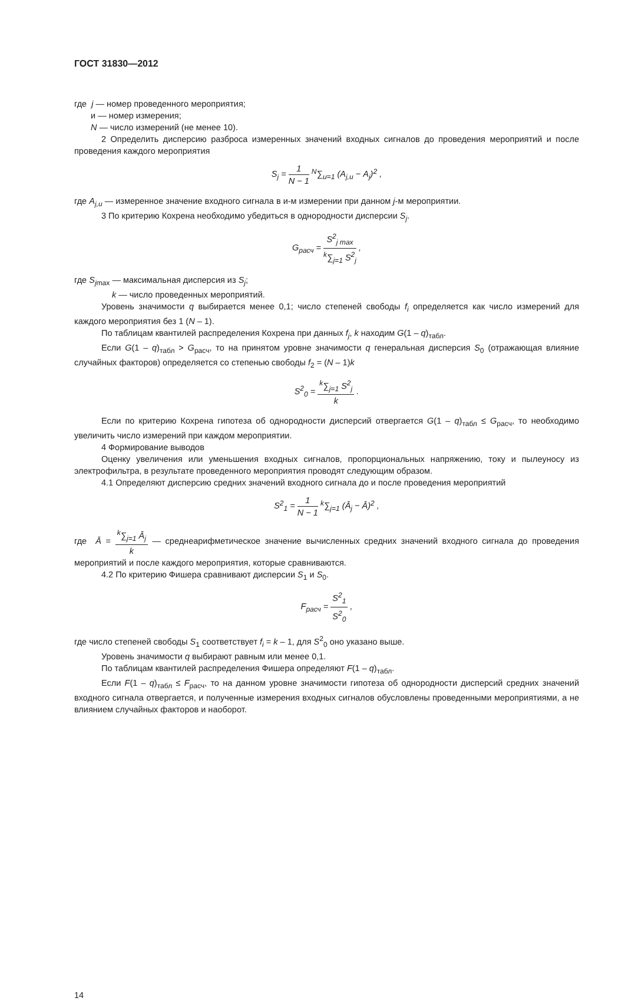ГОСТ 31830—2012
где j — номер проведенного мероприятия;
и — номер измерения;
N — число измерений (не менее 10).
2 Определить дисперсию разброса измеренных значений входных сигналов до проведения мероприятий и после проведения каждого мероприятия
S<sub>j</sub> = 1 N − 1 <sup>N</sup>∑<sub>и=1</sub> (A<sub>j,и</sub> − A<sub>j</sub>)<sup>2</sup> ,
где A<sub>j,и</sub> — измеренное значение входного сигнала в и-м измерении при данном j-м мероприятии.
3 По критерию Кохрена необходимо убедиться в однородности дисперсии S<sub>j</sub>.
G<sub>расч</sub> = S<sup>2</sup><sub>j max</sub> <sup>k</sup>∑<sub>j=1</sub> S<sup>2</sup><sub>j</sub> ,
где S<sub>j</sub><sub>max</sub> — максимальная дисперсия из S<sub>j</sub>;
k — число проведенных мероприятий.
Уровень значимости q выбирается менее 0,1; число степеней свободы f<sub>i</sub> определяется как число измерений для каждого мероприятия без 1 (N – 1).
По таблицам квантилей распределения Кохрена при данных f<sub>j</sub>, k находим G(1 – q)<sub>табл</sub>.
Если G(1 – q)<sub>табл</sub> > G<sub>расч</sub>, то на принятом уровне значимости q генеральная дисперсия S<sub>0</sub> (отражающая влияние случайных факторов) определяется со степенью свободы f<sub>2</sub> = (N – 1)k
S<sup>2</sup><sub>0</sub> = <sup>k</sup>∑<sub>j=1</sub> S<sup>2</sup><sub>j</sub> k .
Если по критерию Кохрена гипотеза об однородности дисперсий отвергается G(1 – q)<sub>табл</sub> ≤ G<sub>расч</sub>, то необходимо увеличить число измерений при каждом мероприятии.
4 Формирование выводов
Оценку увеличения или уменьшения входных сигналов, пропорциональных напряжению, току и пылеуносу из электрофильтра, в результате проведенного мероприятия проводят следующим образом.
4.1 Определяют дисперсию средних значений входного сигнала до и после проведения мероприятий
S<sup>2</sup><sub>1</sub> = 1 N − 1 <sup>k</sup>∑<sub>j=1</sub> (Ā<sub>j</sub> − Ā)<sup>2</sup> ,
где Ā = <sup>k</sup>∑<sub>j=1</sub> Ā<sub>j</sub> k — среднеарифметическое значение вычисленных средних значений входного сигнала до проведения мероприятий и после каждого мероприятия, которые сравниваются.
4.2 По критерию Фишера сравнивают дисперсии S<sub>1</sub> и S<sub>0</sub>.
F<sub>расч</sub> = S<sup>2</sup><sub>1</sub> S<sup>2</sup><sub>0</sub> ,
где число степеней свободы S<sub>1</sub> соответствует f<sub>i</sub> = k – 1, для S<sup>2</sup><sub>0</sub> оно указано выше.
Уровень значимости q выбирают равным или менее 0,1.
По таблицам квантилей распределения Фишера определяют F(1 – q)<sub>табл</sub>.
Если F(1 – q)<sub>табл</sub> ≤ F<sub>расч</sub>, то на данном уровне значимости гипотеза об однородности дисперсий средних значений входного сигнала отвергается, и полученные измерения входных сигналов обусловлены проведенными мероприятиями, а не влиянием случайных факторов и наоборот.
14